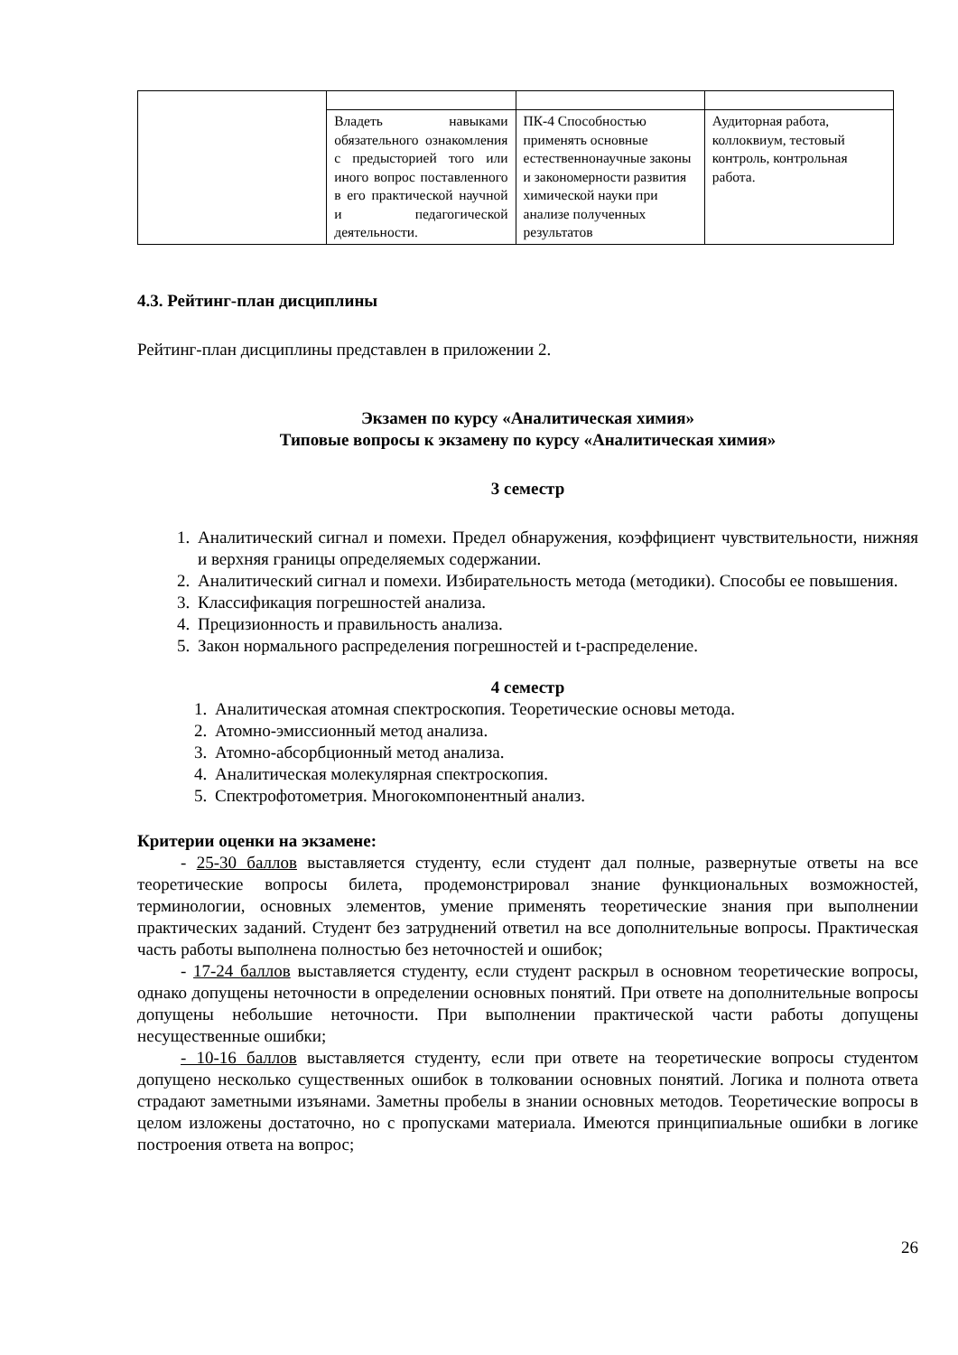| | Владеть навыками обязательного ознакомления с предысторией того или иного вопрос поставленного в его практической научной и педагогической деятельности. | ПК-4 Способностью применять основные естественнонаучные законы и закономерности развития химической науки при анализе полученных результатов | Аудиторная работа, коллоквиум, тестовый контроль, контрольная работа. |
4.3. Рейтинг-план дисциплины
Рейтинг-план дисциплины представлен в приложении 2.
Экзамен по курсу «Аналитическая химия»
Типовые вопросы к экзамену по курсу «Аналитическая химия»
3 семестр
1. Аналитический сигнал и помехи. Предел обнаружения, коэффициент чувствительности, нижняя и верхняя границы определяемых содержании.
2. Аналитический сигнал и помехи. Избирательность метода (методики). Способы ее повышения.
3. Классификация погрешностей анализа.
4. Прецизионность и правильность анализа.
5. Закон нормального распределения погрешностей и t-распределение.
4 семестр
1. Аналитическая атомная спектроскопия. Теоретические основы метода.
2. Атомно-эмиссионный метод анализа.
3. Атомно-абсорбционный метод анализа.
4. Аналитическая молекулярная спектроскопия.
5. Спектрофотометрия. Многокомпонентный анализ.
Критерии оценки на экзамене:
- 25-30 баллов выставляется студенту, если студент дал полные, развернутые ответы на все теоретические вопросы билета, продемонстрировал знание функциональных возможностей, терминологии, основных элементов, умение применять теоретические знания при выполнении практических заданий. Студент без затруднений ответил на все дополнительные вопросы. Практическая часть работы выполнена полностью без неточностей и ошибок;
- 17-24 баллов выставляется студенту, если студент раскрыл в основном теоретические вопросы, однако допущены неточности в определении основных понятий. При ответе на дополнительные вопросы допущены небольшие неточности. При выполнении практической части работы допущены несущественные ошибки;
- 10-16 баллов выставляется студенту, если при ответе на теоретические вопросы студентом допущено несколько существенных ошибок в толковании основных понятий. Логика и полнота ответа страдают заметными изъянами. Заметны пробелы в знании основных методов. Теоретические вопросы в целом изложены достаточно, но с пропусками материала. Имеются принципиальные ошибки в логике построения ответа на вопрос;
26